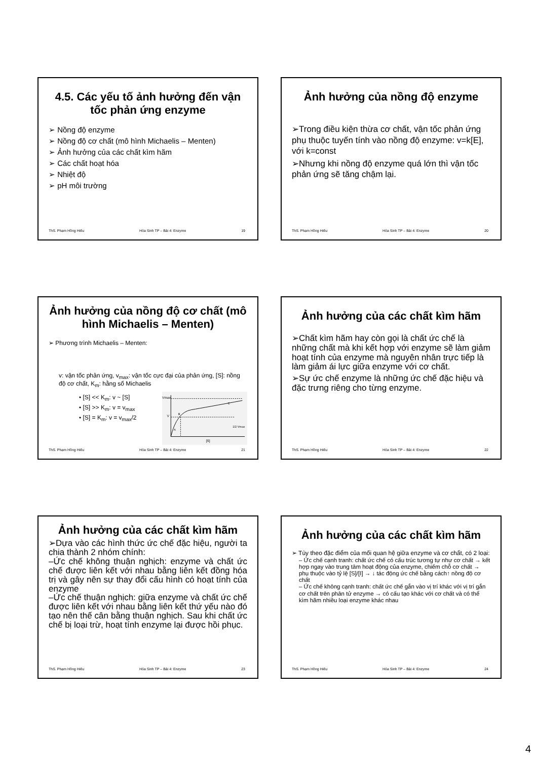4.5. Các yếu tố ảnh hưởng đến vận tốc phản ứng enzyme
➢ Nồng độ enzyme
➢ Nồng độ cơ chất (mô hình Michaelis – Menten)
➢ Ảnh hưởng của các chất kìm hãm
➢ Các chất hoạt hóa
➢ Nhiệt độ
➢ pH môi trường
ThS. Phạm Hồng Hiếu Hóa Sinh TP – Bài 4: Enzyme 19
Ảnh hưởng của nồng độ enzyme
➢Trong điều kiện thừa cơ chất, vận tốc phản ứng phụ thuộc tuyến tính vào nồng độ enzyme: v=k[E], với k=const
➢Nhưng khi nồng độ enzyme quá lớn thì vận tốc phản ứng sẽ tăng chậm lại.
ThS. Phạm Hồng Hiếu Hóa Sinh TP – Bài 4: Enzyme 20
Ảnh hưởng của nồng độ cơ chất (mô hình Michaelis – Menten)
➢ Phương trình Michaelis – Menten:
v: vận tốc phản ứng, v<sub>max</sub>: vận tốc cực đại của phản ứng, [S]: nồng độ cơ chất, K<sub>m</sub>: hằng số Michaelis
• [S] << K<sub>m</sub>: v ~ [S]
• [S] >> K<sub>m</sub>: v = v<sub>max</sub>
• [S] = K<sub>m</sub>: v = v<sub>max</sub>/2
Vmax
V
B
A
C
1/2 Vmax
[S]
ThS. Phạm Hồng Hiếu Hóa Sinh TP – Bài 4: Enzyme 21
Ảnh hưởng của các chất kìm hãm
➢Chất kìm hãm hay còn gọi là chất ức chế là những chất mà khi kết hợp với enzyme sẽ làm giảm hoạt tính của enzyme mà nguyên nhân trực tiếp là làm giảm ái lực giữa enzyme với cơ chất.
➢Sự ức chế enzyme là những ức chế đặc hiệu và đặc trưng riêng cho từng enzyme.
ThS. Phạm Hồng Hiếu Hóa Sinh TP – Bài 4: Enzyme 22
Ảnh hưởng của các chất kìm hãm
➢Dựa vào các hình thức ức chế đặc hiệu, người ta chia thành 2 nhóm chính:
–Ức chế không thuận nghịch: enzyme và chất ức chế được liên kết với nhau bằng liên kết đồng hóa trị và gây nên sự thay đổi cấu hình có hoạt tính của enzyme
–Ức chế thuận nghịch: giữa enzyme và chất ức chế được liên kết với nhau bằng liên kết thứ yếu nào đó tạo nên thế cân bằng thuận nghịch. Sau khi chất ức chế bị loại trừ, hoạt tính enzyme lại được hồi phục.
ThS. Phạm Hồng Hiếu Hóa Sinh TP – Bài 4: Enzyme 23
Ảnh hưởng của các chất kìm hãm
➢ Tùy theo đặc điểm của mối quan hệ giữa enzyme và cơ chất, có 2 loại:
– Ức chế cạnh tranh: chất ức chế có cấu trúc tương tự như cơ chất → kết hợp ngay vào trung tâm hoạt động của enzyme, chiếm chỗ cơ chất → phụ thuộc vào tỷ lệ [S]/[I] → ↓ tác động ức chế bằng cách↑ nồng độ cơ chất
– Ức chế không cạnh tranh: chất ức chế gắn vào vị trí khác với vị trí gắn cơ chất trên phân tử enzyme → có cấu tạo khác với cơ chất và có thể kìm hãm nhiều loại enzyme khác nhau
ThS. Phạm Hồng Hiếu Hóa Sinh TP – Bài 4: Enzyme 24
4